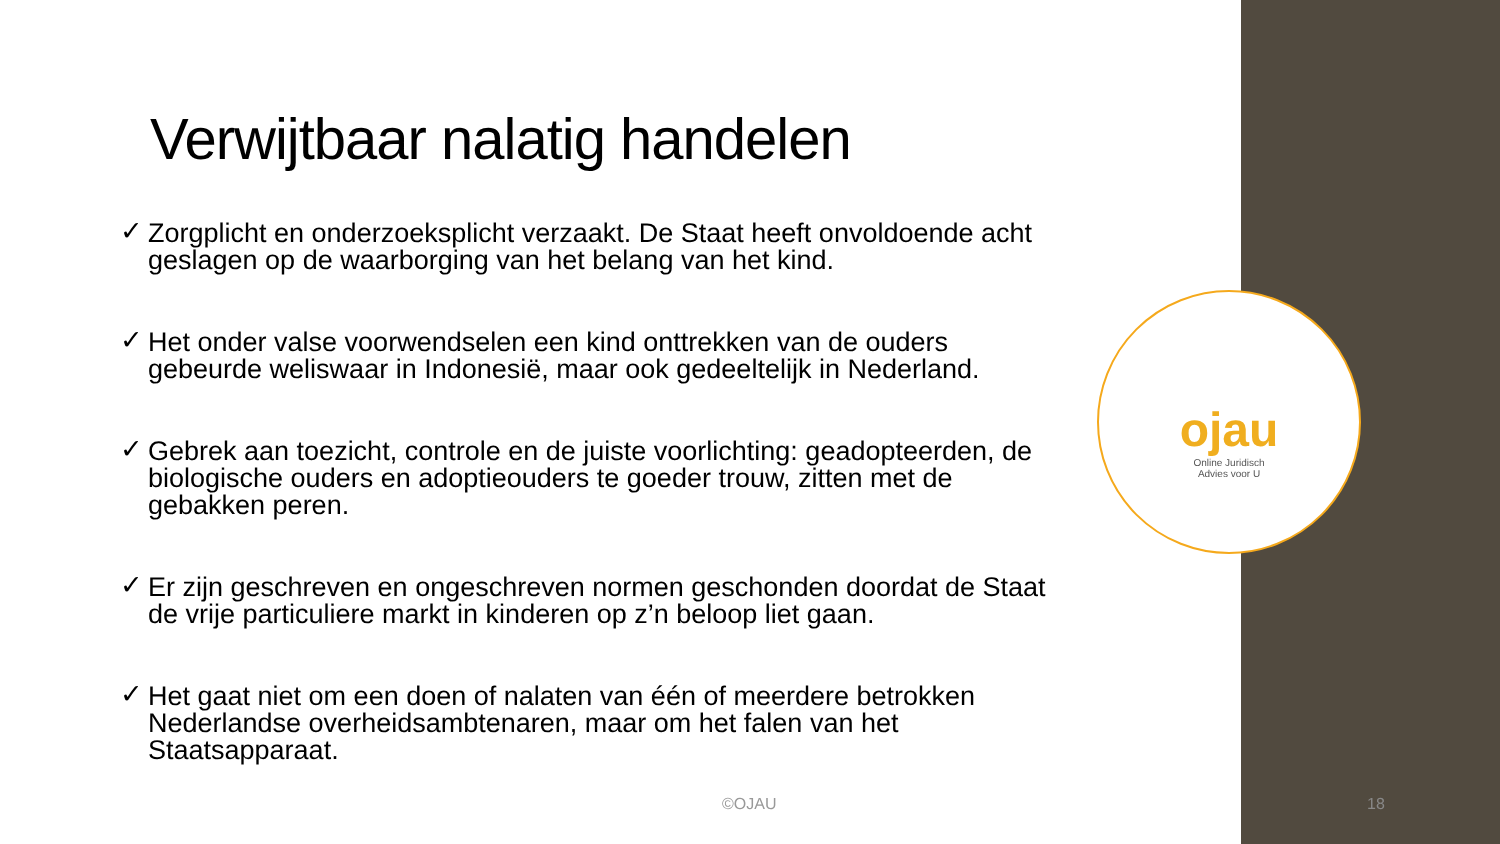Verwijtbaar nalatig handelen
✓ Zorgplicht en onderzoeksplicht verzaakt. De Staat heeft onvoldoende acht geslagen op de waarborging van het belang van het kind.
✓ Het onder valse voorwendselen een kind onttrekken van de ouders gebeurde weliswaar in Indonesië, maar ook gedeeltelijk in Nederland.
✓ Gebrek aan toezicht, controle en de juiste voorlichting: geadopteerden, de biologische ouders en adoptieouders te goeder trouw, zitten met de gebakken peren.
✓ Er zijn geschreven en ongeschreven normen geschonden doordat de Staat de vrije particuliere markt in kinderen op z’n beloop liet gaan.
✓ Het gaat niet om een doen of nalaten van één of meerdere betrokken Nederlandse overheidsambtenaren, maar om het falen van het Staatsapparaat.
ojau
Online Juridisch
Advies voor U
©OJAU 18